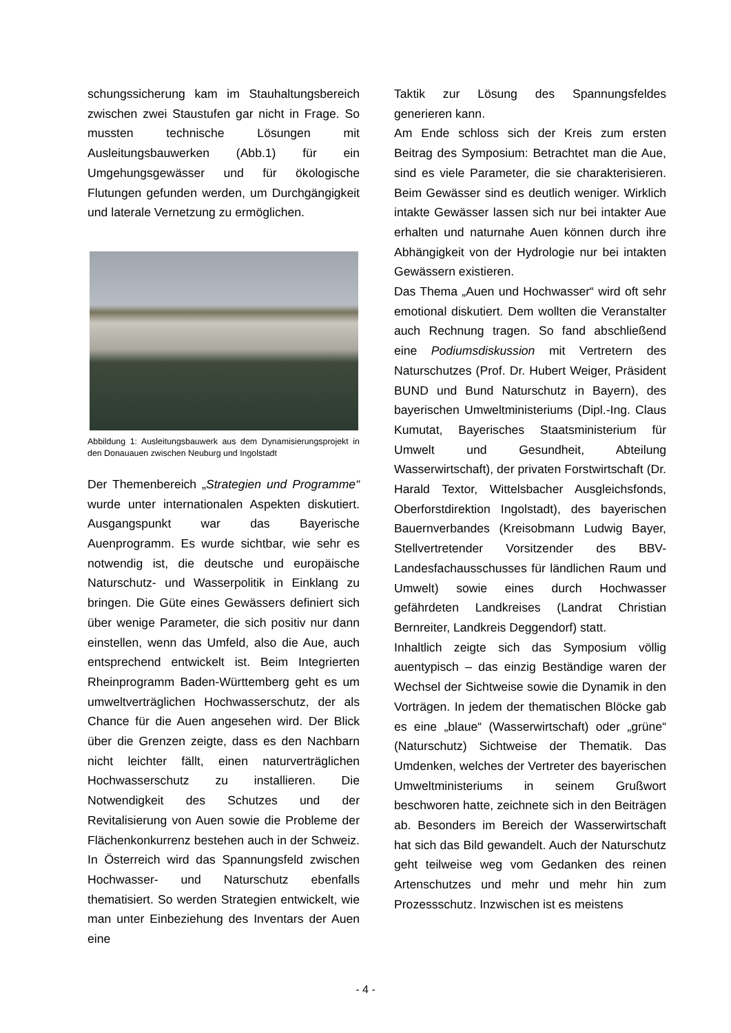schungssicherung kam im Stauhaltungsbereich zwischen zwei Staustufen gar nicht in Frage. So mussten technische Lösungen mit Ausleitungsbauwerken (Abb.1) für ein Umgehungsgewässer und für ökologische Flutungen gefunden werden, um Durchgängigkeit und laterale Vernetzung zu ermöglichen.
Abbildung 1: Ausleitungsbauwerk aus dem Dynamisierungsprojekt in den Donauauen zwischen Neuburg und Ingolstadt
Der Themenbereich „Strategien und Programme“ wurde unter internationalen Aspekten diskutiert. Ausgangspunkt war das Bayerische Auenprogramm. Es wurde sichtbar, wie sehr es notwendig ist, die deutsche und europäische Naturschutz- und Wasserpolitik in Einklang zu bringen. Die Güte eines Gewässers definiert sich über wenige Parameter, die sich positiv nur dann einstellen, wenn das Umfeld, also die Aue, auch entsprechend entwickelt ist. Beim Integrierten Rheinprogramm Baden-Württemberg geht es um umweltverträglichen Hochwasserschutz, der als Chance für die Auen angesehen wird. Der Blick über die Grenzen zeigte, dass es den Nachbarn nicht leichter fällt, einen naturverträglichen Hochwasserschutz zu installieren. Die Notwendigkeit des Schutzes und der Revitalisierung von Auen sowie die Probleme der Flächenkonkurrenz bestehen auch in der Schweiz. In Österreich wird das Spannungsfeld zwischen Hochwasser- und Naturschutz ebenfalls thematisiert. So werden Strategien entwickelt, wie man unter Einbeziehung des Inventars der Auen eine
Taktik zur Lösung des Spannungsfeldes generieren kann.
Am Ende schloss sich der Kreis zum ersten Beitrag des Symposium: Betrachtet man die Aue, sind es viele Parameter, die sie charakterisieren. Beim Gewässer sind es deutlich weniger. Wirklich intakte Gewässer lassen sich nur bei intakter Aue erhalten und naturnahe Auen können durch ihre Abhängigkeit von der Hydrologie nur bei intakten Gewässern existieren.
Das Thema „Auen und Hochwasser“ wird oft sehr emotional diskutiert. Dem wollten die Veranstalter auch Rechnung tragen. So fand abschließend eine Podiumsdiskussion mit Vertretern des Naturschutzes (Prof. Dr. Hubert Weiger, Präsident BUND und Bund Naturschutz in Bayern), des bayerischen Umweltministeriums (Dipl.-Ing. Claus Kumutat, Bayerisches Staatsministerium für Umwelt und Gesundheit, Abteilung Wasserwirtschaft), der privaten Forstwirtschaft (Dr. Harald Textor, Wittelsbacher Ausgleichsfonds, Oberforstdirektion Ingolstadt), des bayerischen Bauernverbandes (Kreisobmann Ludwig Bayer, Stellvertretender Vorsitzender des BBV-Landesfachausschusses für ländlichen Raum und Umwelt) sowie eines durch Hochwasser gefährdeten Landkreises (Landrat Christian Bernreiter, Landkreis Deggendorf) statt.
Inhaltlich zeigte sich das Symposium völlig auentypisch – das einzig Beständige waren der Wechsel der Sichtweise sowie die Dynamik in den Vorträgen. In jedem der thematischen Blöcke gab es eine „blaue“ (Wasserwirtschaft) oder „grüne“ (Naturschutz) Sichtweise der Thematik. Das Umdenken, welches der Vertreter des bayerischen Umweltministeriums in seinem Grußwort beschworen hatte, zeichnete sich in den Beiträgen ab. Besonders im Bereich der Wasserwirtschaft hat sich das Bild gewandelt. Auch der Naturschutz geht teilweise weg vom Gedanken des reinen Artenschutzes und mehr und mehr hin zum Prozessschutz. Inzwischen ist es meistens
- 4 -